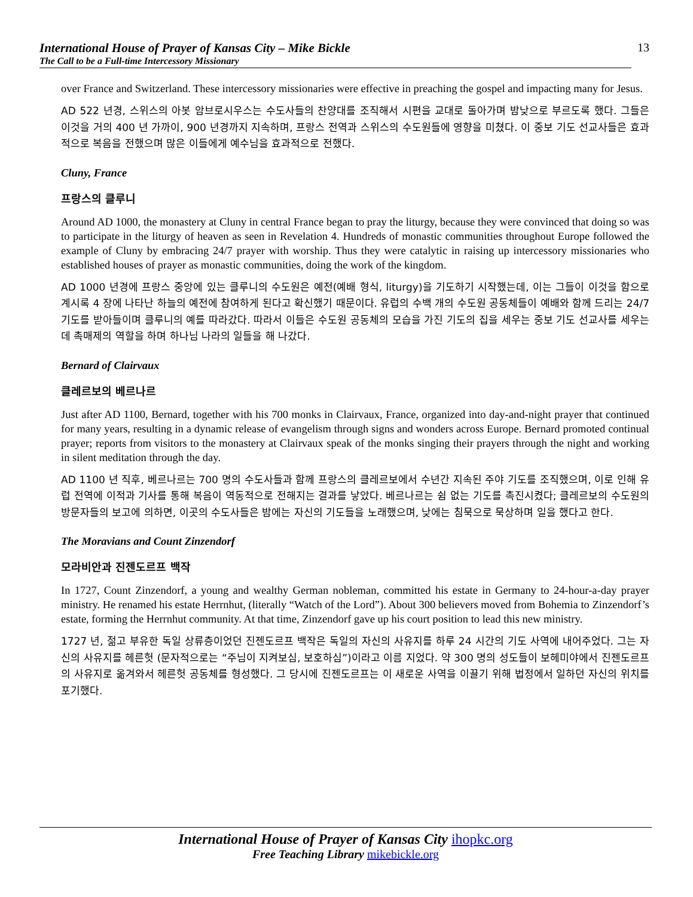International House of Prayer of Kansas City – Mike Bickle
The Call to be a Full-time Intercessory Missionary
13
over France and Switzerland. These intercessory missionaries were effective in preaching the gospel and impacting many for Jesus.
AD 522 년경, 스위스의 아봇 암브로시우스는 수도사들의 찬양대를 조직해서 시편을 교대로 돌아가며 밤낮으로 부르도록 했다. 그들은 이것을 거의 400 년 가까이, 900 년경까지 지속하며, 프랑스 전역과 스위스의 수도원들에 영향을 미쳤다. 이 중보 기도 선교사들은 효과적으로 복음을 전했으며 많은 이들에게 예수님을 효과적으로 전했다.
Cluny, France
프랑스의 클루니
Around AD 1000, the monastery at Cluny in central France began to pray the liturgy, because they were convinced that doing so was to participate in the liturgy of heaven as seen in Revelation 4. Hundreds of monastic communities throughout Europe followed the example of Cluny by embracing 24/7 prayer with worship. Thus they were catalytic in raising up intercessory missionaries who established houses of prayer as monastic communities, doing the work of the kingdom.
AD 1000 년경에 프랑스 중앙에 있는 클루니의 수도원은 예전(예배 형식, liturgy)을 기도하기 시작했는데, 이는 그들이 이것을 함으로 계시록 4 장에 나타난 하늘의 예전에 참여하게 된다고 확신했기 때문이다. 유럽의 수백 개의 수도원 공동체들이 예배와 함께 드리는 24/7 기도를 받아들이며 클루니의 예를 따라갔다. 따라서 이들은 수도원 공동체의 모습을 가진 기도의 집을 세우는 중보 기도 선교사를 세우는 데 촉매제의 역할을 하며 하나님 나라의 일들을 해 나갔다.
Bernard of Clairvaux
클레르보의 베르나르
Just after AD 1100, Bernard, together with his 700 monks in Clairvaux, France, organized into day-and-night prayer that continued for many years, resulting in a dynamic release of evangelism through signs and wonders across Europe. Bernard promoted continual prayer; reports from visitors to the monastery at Clairvaux speak of the monks singing their prayers through the night and working in silent meditation through the day.
AD 1100 년 직후, 베르나르는 700 명의 수도사들과 함께 프랑스의 클레르보에서 수년간 지속된 주야 기도를 조직했으며, 이로 인해 유럽 전역에 이적과 기사를 통해 복음이 역동적으로 전해지는 결과를 낳았다. 베르나르는 쉼 없는 기도를 촉진시켰다; 클레르보의 수도원의 방문자들의 보고에 의하면, 이곳의 수도사들은 밤에는 자신의 기도들을 노래했으며, 낮에는 침묵으로 묵상하며 일을 했다고 한다.
The Moravians and Count Zinzendorf
모라비안과 진젠도르프 백작
In 1727, Count Zinzendorf, a young and wealthy German nobleman, committed his estate in Germany to 24-hour-a-day prayer ministry. He renamed his estate Herrnhut, (literally “Watch of the Lord”). About 300 believers moved from Bohemia to Zinzendorf’s estate, forming the Herrnhut community. At that time, Zinzendorf gave up his court position to lead this new ministry.
1727 년, 젊고 부유한 독일 상류층이었던 진젠도르프 백작은 독일의 자신의 사유지를 하루 24 시간의 기도 사역에 내어주었다. 그는 자신의 사유지를 헤른헛 (문자적으로는 “주님이 지켜보심, 보호하심”)이라고 이름 지었다. 약 300 명의 성도들이 보헤미야에서 진젠도르프의 사유지로 옮겨와서 헤른헛 공동체를 형성했다. 그 당시에 진젠도르프는 이 새로운 사역을 이끌기 위해 법정에서 일하던 자신의 위치를 포기했다.
International House of Prayer of Kansas City ihopkc.org
Free Teaching Library mikebickle.org